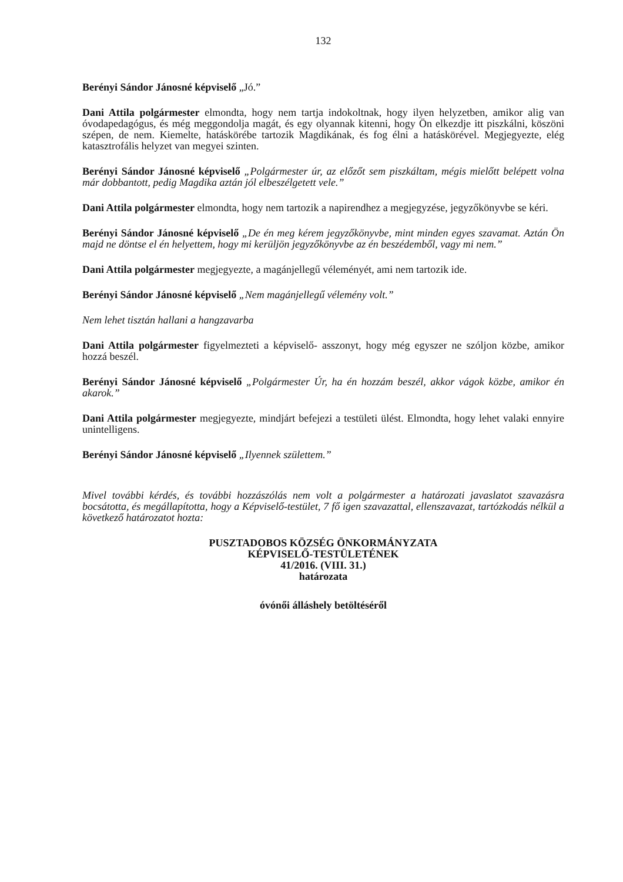132
Berényi Sándor Jánosné képviselő „Jó.”
Dani Attila polgármester elmondta, hogy nem tartja indokoltnak, hogy ilyen helyzetben, amikor alig van óvodapedagógus, és még meggondolja magát, és egy olyannak kitenni, hogy Ön elkezdje itt piszkálni, köszöni szépen, de nem. Kiemelte, hatáskörébe tartozik Magdikának, és fog élni a hatáskörével. Megjegyezte, elég katasztrofális helyzet van megyei szinten.
Berényi Sándor Jánosné képviselő „Polgármester úr, az előzőt sem piszkáltam, mégis mielőtt belépett volna már dobbantott, pedig Magdika aztán jól elbeszélgetett vele.”
Dani Attila polgármester elmondta, hogy nem tartozik a napirendhez a megjegyzése, jegyzőkönyvbe se kéri.
Berényi Sándor Jánosné képviselő „De én meg kérem jegyzőkönyvbe, mint minden egyes szavamat. Aztán Ön majd ne döntse el én helyettem, hogy mi kerüljön jegyzőkönyvbe az én beszédemből, vagy mi nem.”
Dani Attila polgármester megjegyezte, a magánjellegű véleményét, ami nem tartozik ide.
Berényi Sándor Jánosné képviselő „Nem magánjellegű vélemény volt.”
Nem lehet tisztán hallani a hangzavarba
Dani Attila polgármester figyelmezteti a képviselő- asszonyt, hogy még egyszer ne szóljon közbe, amikor hozzá beszél.
Berényi Sándor Jánosné képviselő „Polgármester Úr, ha én hozzám beszél, akkor vágok közbe, amikor én akarok.”
Dani Attila polgármester megjegyezte, mindjárt befejezi a testületi ülést. Elmondta, hogy lehet valaki ennyire unintelligens.
Berényi Sándor Jánosné képviselő „Ilyennek születtem.”
Mivel további kérdés, és további hozzászólás nem volt a polgármester a határozati javaslatot szavazásra bocsátotta, és megállapította, hogy a Képviselő-testület, 7 fő igen szavazattal, ellenszavazat, tartózkodás nélkül a következő határozatot hozta:
PUSZTADOBOS KÖZSÉG ÖNKORMÁNYZATA
KÉPVISELŐ-TESTÜLETÉNEK
41/2016. (VIII. 31.)
határozata
óvónői álláshely betöltéséről